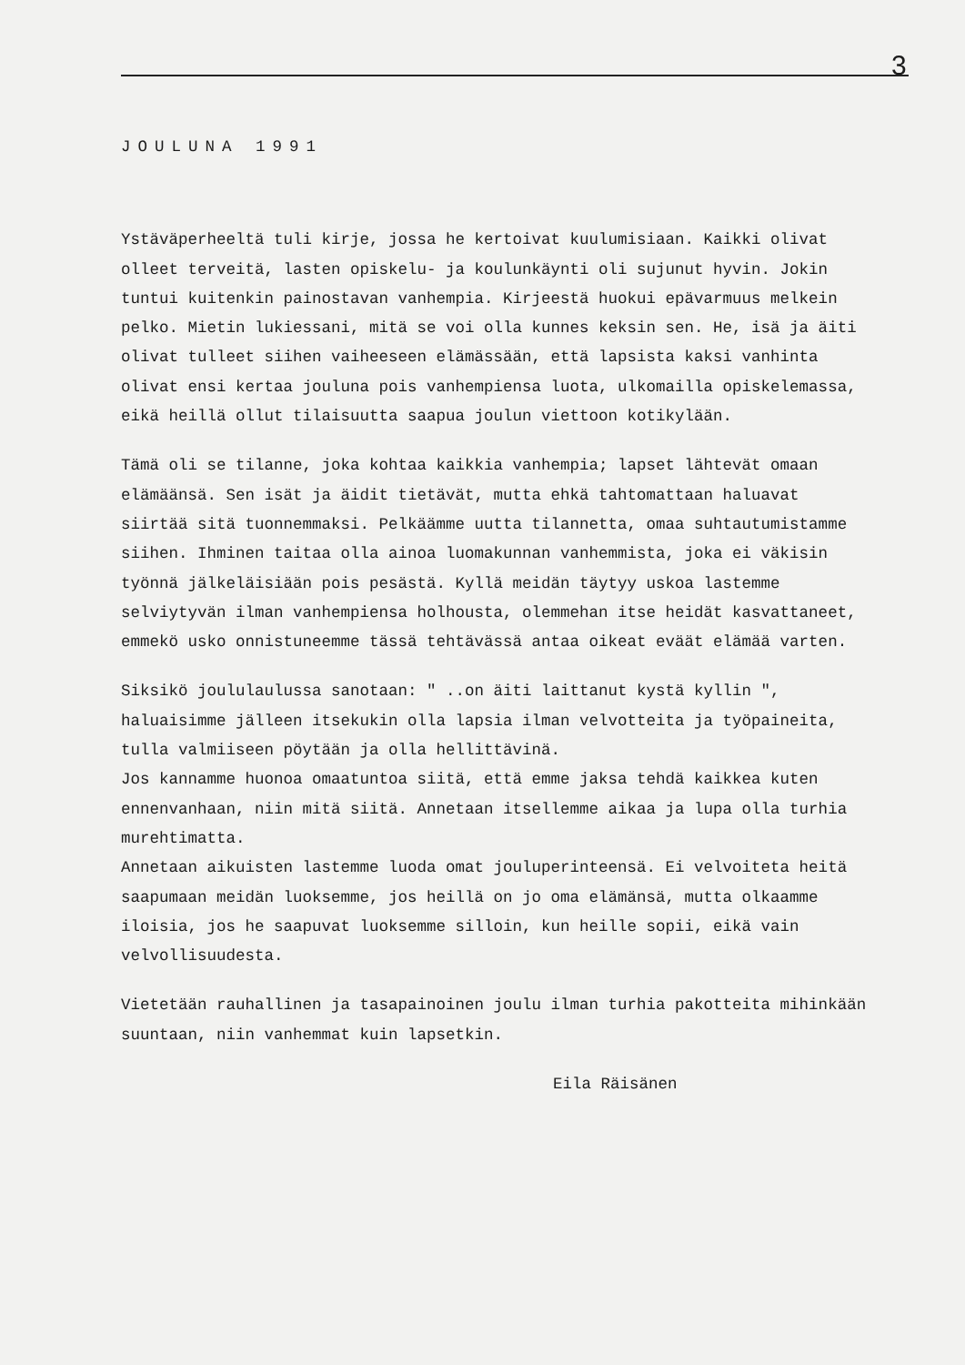3
JOULUNA 1991
Ystäväperheeltä tuli kirje, jossa he kertoivat kuulumisiaan. Kaikki olivat olleet terveitä, lasten opiskelu- ja koulunkäynti oli sujunut hyvin. Jokin tuntui kuitenkin painostavan vanhempia. Kirjeestä huokui epävarmuus melkein pelko. Mietin lukiessani, mitä se voi olla kunnes keksin sen. He, isä ja äiti olivat tulleet siihen vaiheeseen elämässään, että lapsista kaksi vanhinta olivat ensi kertaa jouluna pois vanhempiensa luota, ulkomailla opiskelemassa, eikä heillä ollut tilaisuutta saapua joulun viettoon kotikylään.
Tämä oli se tilanne, joka kohtaa kaikkia vanhempia; lapset lähtevät omaan elämäänsä. Sen isät ja äidit tietävät, mutta ehkä tahtomattaan haluavat siirtää sitä tuonnemmaksi. Pelkäämme uutta tilannetta, omaa suhtautumistamme siihen. Ihminen taitaa olla ainoa luomakunnan vanhemmista, joka ei väkisin työnnä jälkeläisiään pois pesästä. Kyllä meidän täytyy uskoa lastemme selviytyvän ilman vanhempiensa holhousta, olemmehan itse heidät kasvattaneet, emmekö usko onnistuneemme tässä tehtävässä antaa oikeat eväät elämää varten.
Siksikö joululaulussa sanotaan: " ..on äiti laittanut kystä kyllin ", haluaisimme jälleen itsekukin olla lapsia ilman velvotteita ja työpaineita, tulla valmiiseen pöytään ja olla hellittävinä.
Jos kannamme huonoa omaatuntoa siitä, että emme jaksa tehdä kaikkea kuten ennenvanhaan, niin mitä siitä. Annetaan itsellemme aikaa ja lupa olla turhia murehtimatta.
Annetaan aikuisten lastemme luoda omat jouluperinteensä. Ei velvoiteta heitä saapumaan meidän luoksemme, jos heillä on jo oma elämänsä, mutta olkaamme iloisia, jos he saapuvat luoksemme silloin, kun heille sopii, eikä vain velvollisuudesta.
Vietetään rauhallinen ja tasapainoinen joulu ilman turhia pakotteita mihinkään suuntaan, niin vanhemmat kuin lapsetkin.
Eila Räisänen